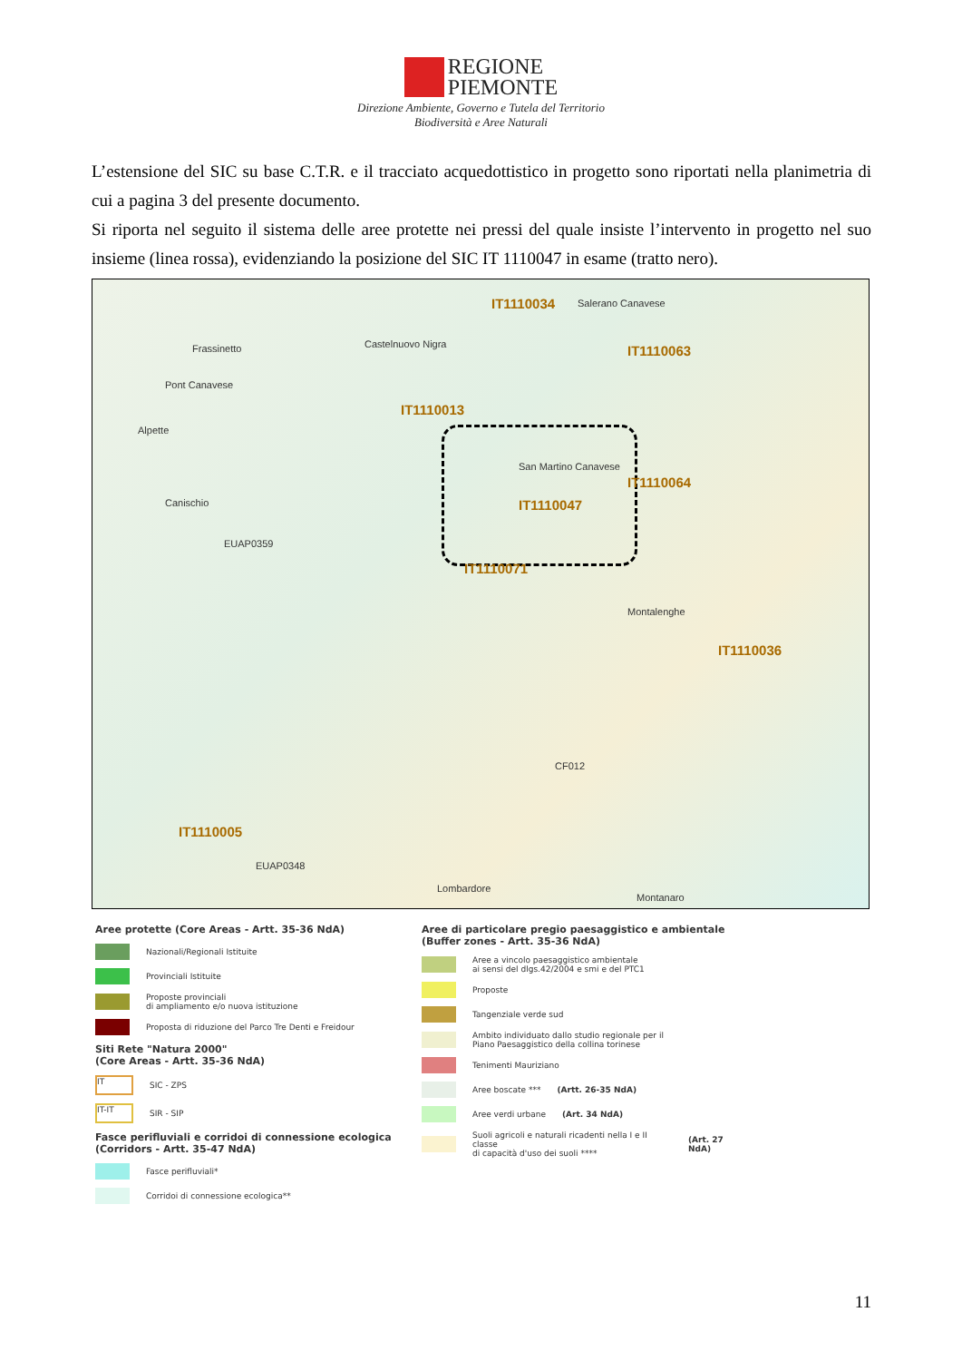REGIONE
PIEMONTE
Direzione Ambiente, Governo e Tutela del Territorio
Biodiversità e Aree Naturali
L’estensione del SIC su base C.T.R. e il tracciato acquedottistico in progetto sono riportati nella planimetria di cui a pagina 3 del presente documento.
Si riporta nel seguito il sistema delle aree protette nei pressi del quale insiste l’intervento in progetto nel suo insieme (linea rossa), evidenziando la posizione del SIC IT 1110047 in esame (tratto nero).
IT1110034 Salerano Canavese
Frassinetto Castelnuovo Nigra IT1110063
Pont Canavese
IT1110013
Alpette
San Martino Canavese
IT1110064
IT1110047 Canischio
EUAP0359
IT1110071
Montalenghe
IT1110036
CF012
IT1110005
EUAP0348
Lombardore
Montanaro
Aree protette (Core Areas - Artt. 35-36 NdA)
Nazionali/Regionali Istituite
Provinciali Istituite
Proposte provinciali
di ampliamento e/o nuova istituzione
Proposta di riduzione del Parco Tre Denti e Freidour
Siti Rete "Natura 2000"
(Core Areas - Artt. 35-36 NdA)
IT
SIC - ZPS
IT-IT
SIR - SIP
Fasce perifluviali e corridoi di connessione ecologica
(Corridors - Artt. 35-47 NdA)
Fasce perifluviali*
Corridoi di connessione ecologica**
Aree di particolare pregio paesaggistico e ambientale
(Buffer zones - Artt. 35-36 NdA)
Aree a vincolo paesaggistico ambientale
ai sensi del dlgs.42/2004 e smi e del PTC1
Proposte
Tangenziale verde sud
Ambito individuato dallo studio regionale per il
Piano Paesaggistico della collina torinese
Tenimenti Mauriziano
Aree boscate *** (Artt. 26-35 NdA)
Aree verdi urbane (Art. 34 NdA)
Suoli agricoli e naturali ricadenti nella I e II classe
di capacità d'uso dei suoli **** (Art. 27 NdA)
11